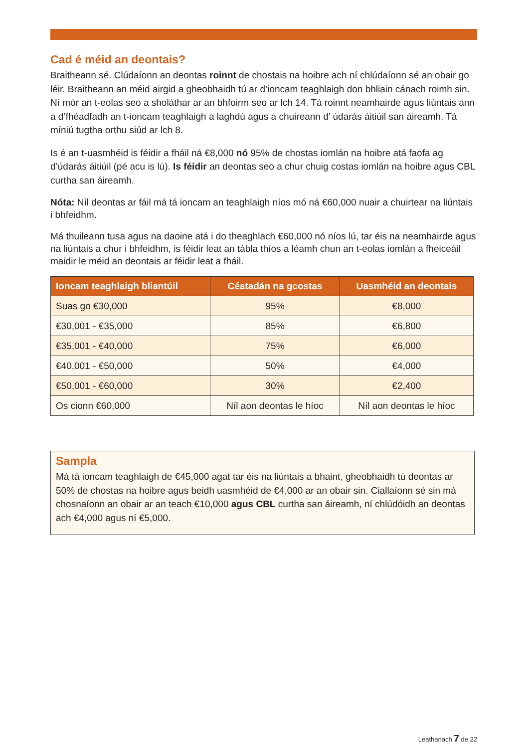Cad é méid an deontais?
Braitheann sé. Clúdaíonn an deontas roinnt de chostais na hoibre ach ní chlúdaíonn sé an obair go léir. Braitheann an méid airgid a gheobhaidh tú ar d’ioncam teaghlaigh don bhliain cánach roimh sin. Ní mór an t-eolas seo a sholáthar ar an bhfoirm seo ar lch 14. Tá roinnt neamhairde agus liúntais ann a d’fhéadfadh an t-ioncam teaghlaigh a laghdú agus a chuireann d’ údarás áitiúil san áireamh. Tá míniú tugtha orthu siúd ar lch 8.
Is é an t-uasmhéid is féidir a fháil ná €8,000 nó 95% de chostas iomlán na hoibre atá faofa ag d’údarás áitiúil (pé acu is lú). Is féidir an deontas seo a chur chuig costas iomlán na hoibre agus CBL curtha san áireamh.
Nóta: Níl deontas ar fáil má tá ioncam an teaghlaigh níos mó ná €60,000 nuair a chuirtear na liúntais i bhfeidhm.
Má thuileann tusa agus na daoine atá i do theaghlach €60,000 nó níos lú, tar éis na neamhairde agus na liúntais a chur i bhfeidhm, is féidir leat an tábla thíos a léamh chun an t-eolas iomlán a fheiceáil maidir le méid an deontais ar féidir leat a fháil.
| Ioncam teaghlaigh bliantúil | Céatadán na gcostas | Uasmhéid an deontais |
| --- | --- | --- |
| Suas go €30,000 | 95% | €8,000 |
| €30,001 - €35,000 | 85% | €6,800 |
| €35,001 - €40,000 | 75% | €6,000 |
| €40,001 - €50,000 | 50% | €4,000 |
| €50,001 - €60,000 | 30% | €2,400 |
| Os cionn €60,000 | Níl aon deontas le híoc | Níl aon deontas le híoc |
Sampla
Má tá ioncam teaghlaigh de €45,000 agat tar éis na liúntais a bhaint, gheobhaidh tú deontas ar 50% de chostas na hoibre agus beidh uasmhéid de €4,000 ar an obair sin. Ciallaíonn sé sin má chosnaíonn an obair ar an teach €10,000 agus CBL curtha san áireamh, ní chlúdóidh an deontas ach €4,000 agus ní €5,000.
Leathanach 7 de 22